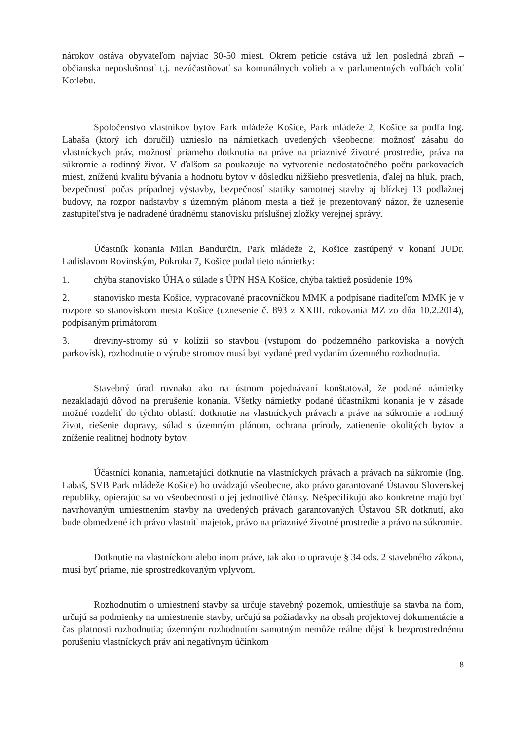nárokov ostáva obyvateľom najviac 30-50 miest. Okrem petície ostáva už len posledná zbraň – občianska neposlušnosť t.j. nezúčastňovať sa komunálnych volieb a v parlamentných voľbách voliť Kotlebu.
Spoločenstvo vlastníkov bytov Park mládeže Košice, Park mládeže 2, Košice sa podľa Ing. Labaša (ktorý ich doručil) uznieslo na námietkach uvedených všeobecne: možnosť zásahu do vlastníckych práv, možnosť priameho dotknutia na práve na priaznivé životné prostredie, práva na súkromie a rodinný život. V ďalšom sa poukazuje na vytvorenie nedostatočného počtu parkovacích miest, zníženú kvalitu bývania a hodnotu bytov v dôsledku nižšieho presvetlenia, ďalej na hluk, prach, bezpečnosť počas prípadnej výstavby, bezpečnosť statiky samotnej stavby aj blízkej 13 podlažnej budovy, na rozpor nadstavby s územným plánom mesta a tiež je prezentovaný názor, že uznesenie zastupiteľstva je nadradené úradnému stanovisku príslušnej zložky verejnej správy.
Účastník konania Milan Bandurčin, Park mládeže 2, Košice zastúpený v konaní JUDr. Ladislavom Rovinským, Pokroku 7, Košice podal tieto námietky:
1. chýba stanovisko ÚHA o súlade s ÚPN HSA Košice, chýba taktiež posúdenie 19%
2. stanovisko mesta Košice, vypracované pracovníčkou MMK a podpísané riaditeľom MMK je v rozpore so stanoviskom mesta Košice (uznesenie č. 893 z XXIII. rokovania MZ zo dňa 10.2.2014), podpísaným primátorom
3. dreviny-stromy sú v kolízii so stavbou (vstupom do podzemného parkoviska a nových parkovísk), rozhodnutie o výrube stromov musí byť vydané pred vydaním územného rozhodnutia.
Stavebný úrad rovnako ako na ústnom pojednávaní konštatoval, že podané námietky nezakladajú dôvod na prerušenie konania. Všetky námietky podané účastníkmi konania je v zásade možné rozdeliť do týchto oblastí: dotknutie na vlastníckych právach a práve na súkromie a rodinný život, riešenie dopravy, súlad s územným plánom, ochrana prírody, zatienenie okolitých bytov a zníženie realitnej hodnoty bytov.
Účastníci konania, namietajúci dotknutie na vlastníckych právach a právach na súkromie (Ing. Labaš, SVB Park mládeže Košice) ho uvádzajú všeobecne, ako právo garantované Ústavou Slovenskej republiky, opierajúc sa vo všeobecnosti o jej jednotlivé články. Nešpecifikujú ako konkrétne majú byť navrhovaným umiestnením stavby na uvedených právach garantovaných Ústavou SR dotknutí, ako bude obmedzené ich právo vlastniť majetok, právo na priaznivé životné prostredie a právo na súkromie.
Dotknutie na vlastníckom alebo inom práve, tak ako to upravuje § 34 ods. 2 stavebného zákona, musí byť priame, nie sprostredkovaným vplyvom.
Rozhodnutím o umiestnení stavby sa určuje stavebný pozemok, umiestňuje sa stavba na ňom, určujú sa podmienky na umiestnenie stavby, určujú sa požiadavky na obsah projektovej dokumentácie a čas platnosti rozhodnutia; územným rozhodnutím samotným nemôže reálne dôjsť k bezprostrednému porušeniu vlastníckych práv ani negatívnym účinkom
8